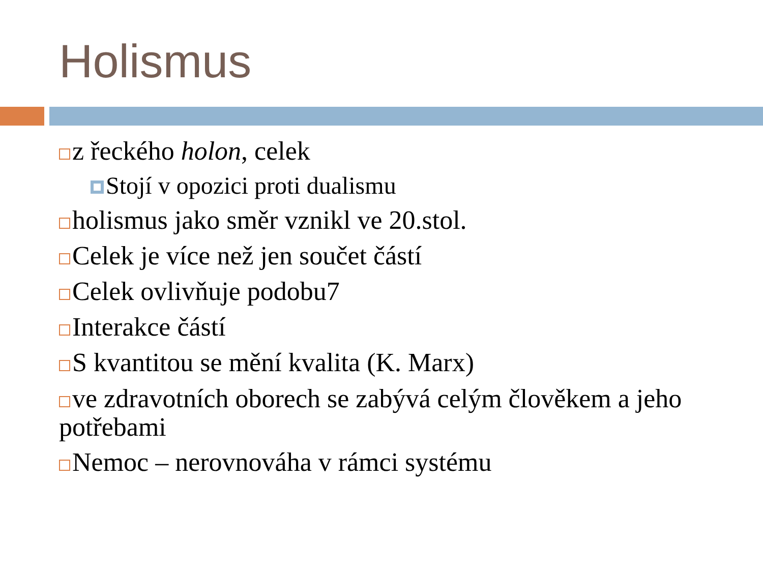Holismus
z řeckého holon, celek
Stojí v opozici proti dualismu
holismus jako směr vznikl ve 20.stol.
Celek je více než jen součet částí
Celek ovlivňuje podobu7
Interakce částí
S kvantitou se mění kvalita (K. Marx)
ve zdravotních oborech se zabývá celým člověkem a jeho potřebami
Nemoc – nerovnováha v rámci systému